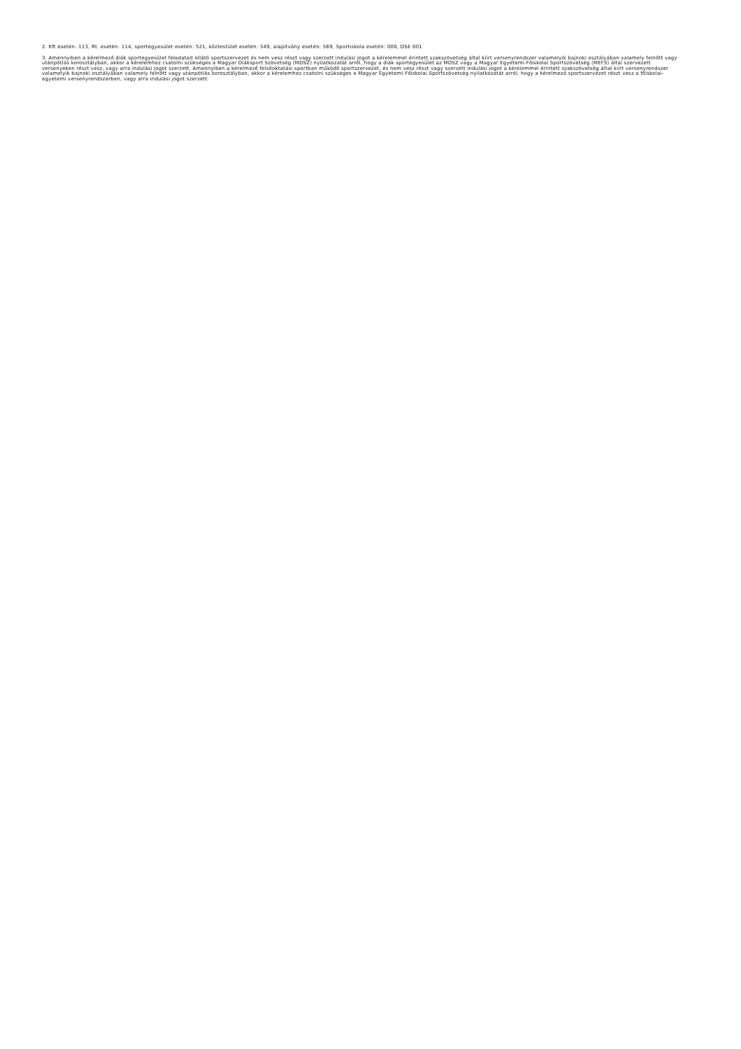2. Kft esetén: 113, Rt. esetén: 114, sportegyesület esetén: 521, köztestület esetén: 549, alapítvány esetén: 569, Sportiskola esetén: 000, DSE 001
3. Amennyiben a kérelmező diák sportegyesület feladatait ellátó sportszervezet és nem vesz részt vagy szerzett indulási jogot a kérelemmel érintett szakszövetség által kiírt versenyrendszer valamelyik bajnoki osztályában valamely felnőtt vagy utánpótlás korosztályban, akkor a kérelemhez csatolni szükséges a Magyar Diáksport Szövetség (MDSZ) nyilatkozatát arról, hogy a diák sportegyesület az MDSZ vagy a Magyar Egyetemi-Főiskolai Sportszövetség (MEFS) által szervezett versenyeken részt vesz, vagy arra indulási jogot szerzett. Amennyiben a kérelmező felsőoktatási sportban működő sportszervezet, és nem vesz részt vagy szerzett indulási jogot a kérelemmel érintett szakszövetség által kiírt versenyrendszer valamelyik bajnoki osztályában valamely felnőtt vagy utánpótlás korosztályban, akkor a kérelemhez csatolni szükséges a Magyar Egyetemi-Főiskolai Sportszövetség nyilatkozatát arról, hogy a kérelmező sportszervezet részt vesz a főiskolai-egyetemi versenyrendszerben, vagy arra indulási jogot szerzett.